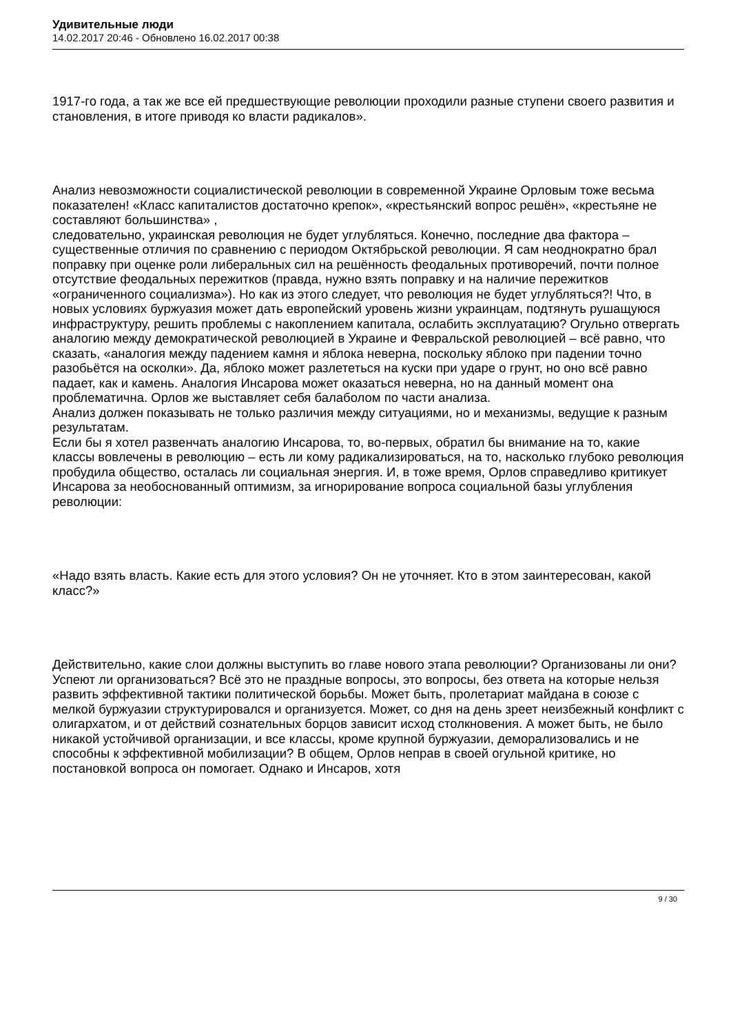Удивительные люди
14.02.2017 20:46 - Обновлено 16.02.2017 00:38
1917-го года, а так же все ей предшествующие революции проходили разные ступени своего развития и становления, в итоге приводя ко власти радикалов».
Анализ невозможности социалистической революции в современной Украине Орловым тоже весьма показателен! «Класс капиталистов достаточно крепок», «крестьянский вопрос решён», «крестьяне не составляют большинства» ,
следовательно, украинская революция не будет углубляться. Конечно, последние два фактора – существенные отличия по сравнению с периодом Октябрьской революции. Я сам неоднократно брал поправку при оценке роли либеральных сил на решённость феодальных противоречий, почти полное отсутствие феодальных пережитков (правда, нужно взять поправку и на наличие пережитков «ограниченного социализма»). Но как из этого следует, что революция не будет углубляться?! Что, в новых условиях буржуазия может дать европейский уровень жизни украинцам, подтянуть рушащуюся инфраструктуру, решить проблемы с накоплением капитала, ослабить эксплуатацию? Огульно отвергать аналогию между демократической революцией в Украине и Февральской революцией – всё равно, что сказать, «аналогия между падением камня и яблока неверна, поскольку яблоко при падении точно разобьётся на осколки». Да, яблоко может разлететься на куски при ударе о грунт, но оно всё равно падает, как и камень. Аналогия Инсарова может оказаться неверна, но на данный момент она проблематична. Орлов же выставляет себя балаболом по части анализа.
Анализ должен показывать не только различия между ситуациями, но и механизмы, ведущие к разным результатам.
Если бы я хотел развенчать аналогию Инсарова, то, во-первых, обратил бы внимание на то, какие классы вовлечены в революцию – есть ли кому радикализироваться, на то, насколько глубоко революция пробудила общество, осталась ли социальная энергия. И, в тоже время, Орлов справедливо критикует Инсарова за необоснованный оптимизм, за игнорирование вопроса социальной базы углубления революции:
«Надо взять власть. Какие есть для этого условия? Он не уточняет. Кто в этом заинтересован, какой класс?»
Действительно, какие слои должны выступить во главе нового этапа революции? Организованы ли они? Успеют ли организоваться? Всё это не праздные вопросы, это вопросы, без ответа на которые нельзя развить эффективной тактики политической борьбы. Может быть, пролетариат майдана в союзе с мелкой буржуазии структурировался и организуется. Может, со дня на день зреет неизбежный конфликт с олигархатом, и от действий сознательных борцов зависит исход столкновения. А может быть, не было никакой устойчивой организации, и все классы, кроме крупной буржуазии, деморализовались и не способны к эффективной мобилизации? В общем, Орлов неправ в своей огульной критике, но постановкой вопроса он помогает. Однако и Инсаров, хотя
9 / 30